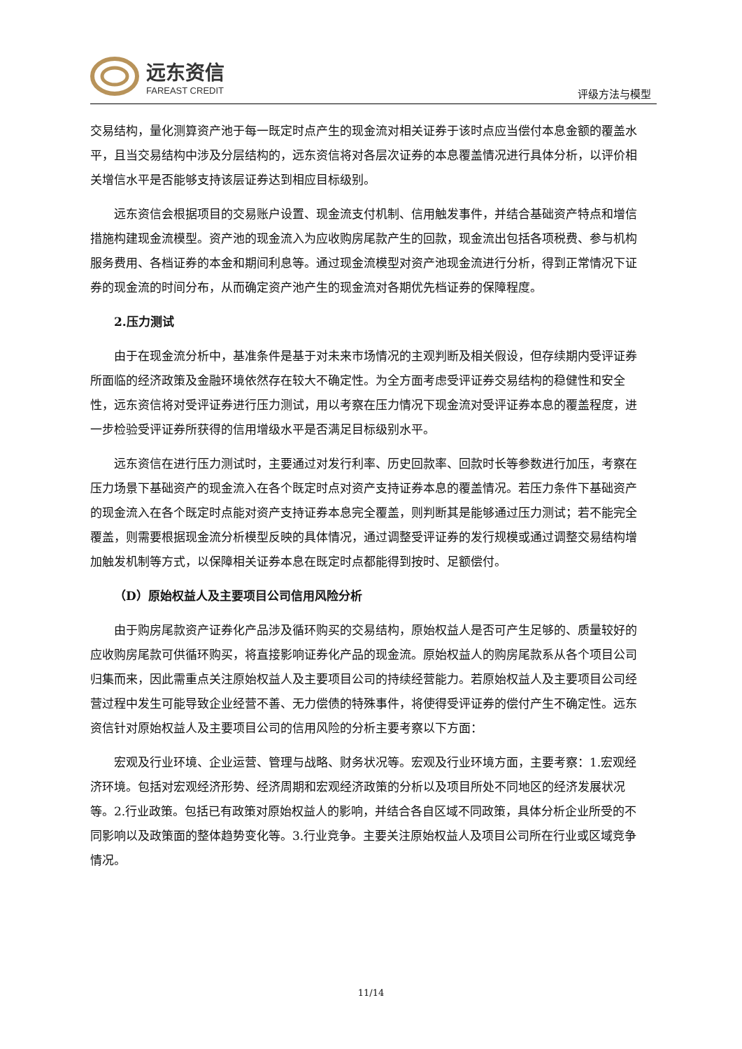远东资信
FAREAST CREDIT
评级方法与模型
交易结构，量化测算资产池于每一既定时点产生的现金流对相关证券于该时点应当偿付本息金额的覆盖水平，且当交易结构中涉及分层结构的，远东资信将对各层次证券的本息覆盖情况进行具体分析，以评价相关增信水平是否能够支持该层证券达到相应目标级别。
远东资信会根据项目的交易账户设置、现金流支付机制、信用触发事件，并结合基础资产特点和增信措施构建现金流模型。资产池的现金流入为应收购房尾款产生的回款，现金流出包括各项税费、参与机构服务费用、各档证券的本金和期间利息等。通过现金流模型对资产池现金流进行分析，得到正常情况下证券的现金流的时间分布，从而确定资产池产生的现金流对各期优先档证券的保障程度。
2.压力测试
由于在现金流分析中，基准条件是基于对未来市场情况的主观判断及相关假设，但存续期内受评证券所面临的经济政策及金融环境依然存在较大不确定性。为全方面考虑受评证券交易结构的稳健性和安全性，远东资信将对受评证券进行压力测试，用以考察在压力情况下现金流对受评证券本息的覆盖程度，进一步检验受评证券所获得的信用增级水平是否满足目标级别水平。
远东资信在进行压力测试时，主要通过对发行利率、历史回款率、回款时长等参数进行加压，考察在压力场景下基础资产的现金流入在各个既定时点对资产支持证券本息的覆盖情况。若压力条件下基础资产的现金流入在各个既定时点能对资产支持证券本息完全覆盖，则判断其是能够通过压力测试；若不能完全覆盖，则需要根据现金流分析模型反映的具体情况，通过调整受评证券的发行规模或通过调整交易结构增加触发机制等方式，以保障相关证券本息在既定时点都能得到按时、足额偿付。
（D）原始权益人及主要项目公司信用风险分析
由于购房尾款资产证券化产品涉及循环购买的交易结构，原始权益人是否可产生足够的、质量较好的应收购房尾款可供循环购买，将直接影响证券化产品的现金流。原始权益人的购房尾款系从各个项目公司归集而来，因此需重点关注原始权益人及主要项目公司的持续经营能力。若原始权益人及主要项目公司经营过程中发生可能导致企业经营不善、无力偿债的特殊事件，将使得受评证券的偿付产生不确定性。远东资信针对原始权益人及主要项目公司的信用风险的分析主要考察以下方面：
宏观及行业环境、企业运营、管理与战略、财务状况等。宏观及行业环境方面，主要考察：1.宏观经济环境。包括对宏观经济形势、经济周期和宏观经济政策的分析以及项目所处不同地区的经济发展状况等。2.行业政策。包括已有政策对原始权益人的影响，并结合各自区域不同政策，具体分析企业所受的不同影响以及政策面的整体趋势变化等。3.行业竞争。主要关注原始权益人及项目公司所在行业或区域竞争情况。
11/14